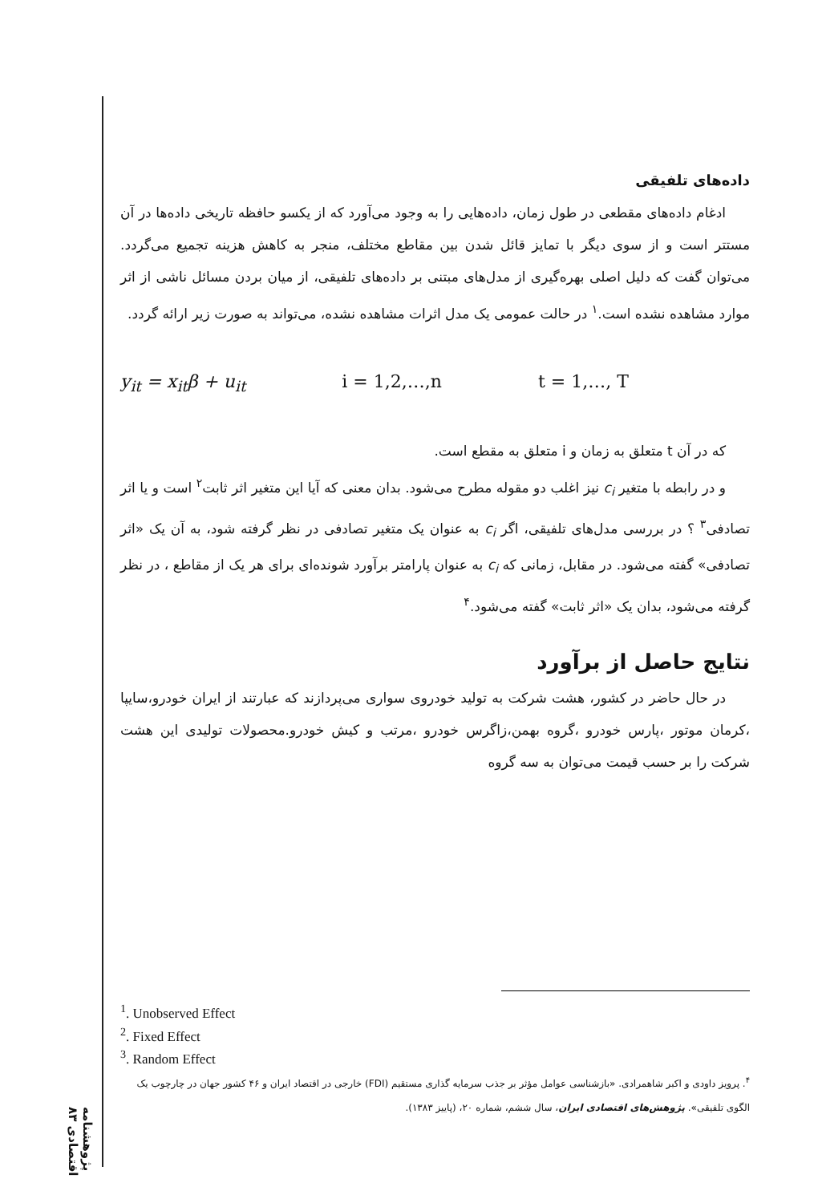داده‌های تلفیقی
ادغام داده‌های مقطعی در طول زمان، داده‌هایی را به وجود می‌آورد که از یکسو حافظه تاریخی داده‌ها در آن مستتر است و از سوی دیگر با تمایز قائل شدن بین مقاطع مختلف، منجر به کاهش هزینه تجمیع می‌گردد. می‌توان گفت که دلیل اصلی بهره‌گیری از مدل‌های مبتنی بر داده‌های تلفیقی، از میان بردن مسائل ناشی از اثر موارد مشاهده نشده است.<sup>۱</sup> در حالت عمومی یک مدل اثرات مشاهده نشده، می‌تواند به صورت زیر ارائه گردد.
y<sub>it</sub> = x<sub>it</sub>β + u<sub>it</sub> i = 1,2,…,n t = 1,…, T
که در آن t متعلق به زمان و i متعلق به مقطع است.
و در رابطه با متغیر c<sub>i</sub> نیز اغلب دو مقوله مطرح می‌شود. بدان معنی که آیا این متغیر اثر ثابت<sup>۲</sup> است و یا اثر تصادفی<sup>۳</sup> ؟ در بررسی مدل‌های تلفیقی، اگر c<sub>i</sub> به عنوان یک متغیر تصادفی در نظر گرفته شود، به آن یک «اثر تصادفی» گفته می‌شود. در مقابل، زمانی که c<sub>i</sub> به عنوان پارامتر برآورد شونده‌ای برای هر یک از مقاطع ، در نظر گرفته می‌شود، بدان یک «اثر ثابت» گفته می‌شود.<sup>۴</sup>
نتایج حاصل از برآورد
در حال حاضر در کشور، هشت شرکت به تولید خودروی سواری می‌پردازند که عبارتند از ایران خودرو،سایپا ،کرمان موتور ،پارس خودرو ،گروه بهمن،زاگرس خودرو ،مرتب و کیش خودرو.محصولات تولیدی این هشت شرکت را بر حسب قیمت می‌توان به سه گروه
<sup>1</sup>. Unobserved Effect
<sup>2</sup>. Fixed Effect
<sup>3</sup>. Random Effect
<sup>۴</sup>. پرویز داودی و اکبر شاهمرادی. «بازشناسی عوامل مؤثر بر جذب سرمایه گذاری مستقیم (FDI) خارجی در اقتصاد ایران و ۴۶ کشور جهان در چارچوب یک الگوی تلفیقی». پژوهش‌های اقتصادی ایران، سال ششم، شماره ۲۰، (پاییز ۱۳۸۳).
پژوهشنامه اقتصادی ۸۳